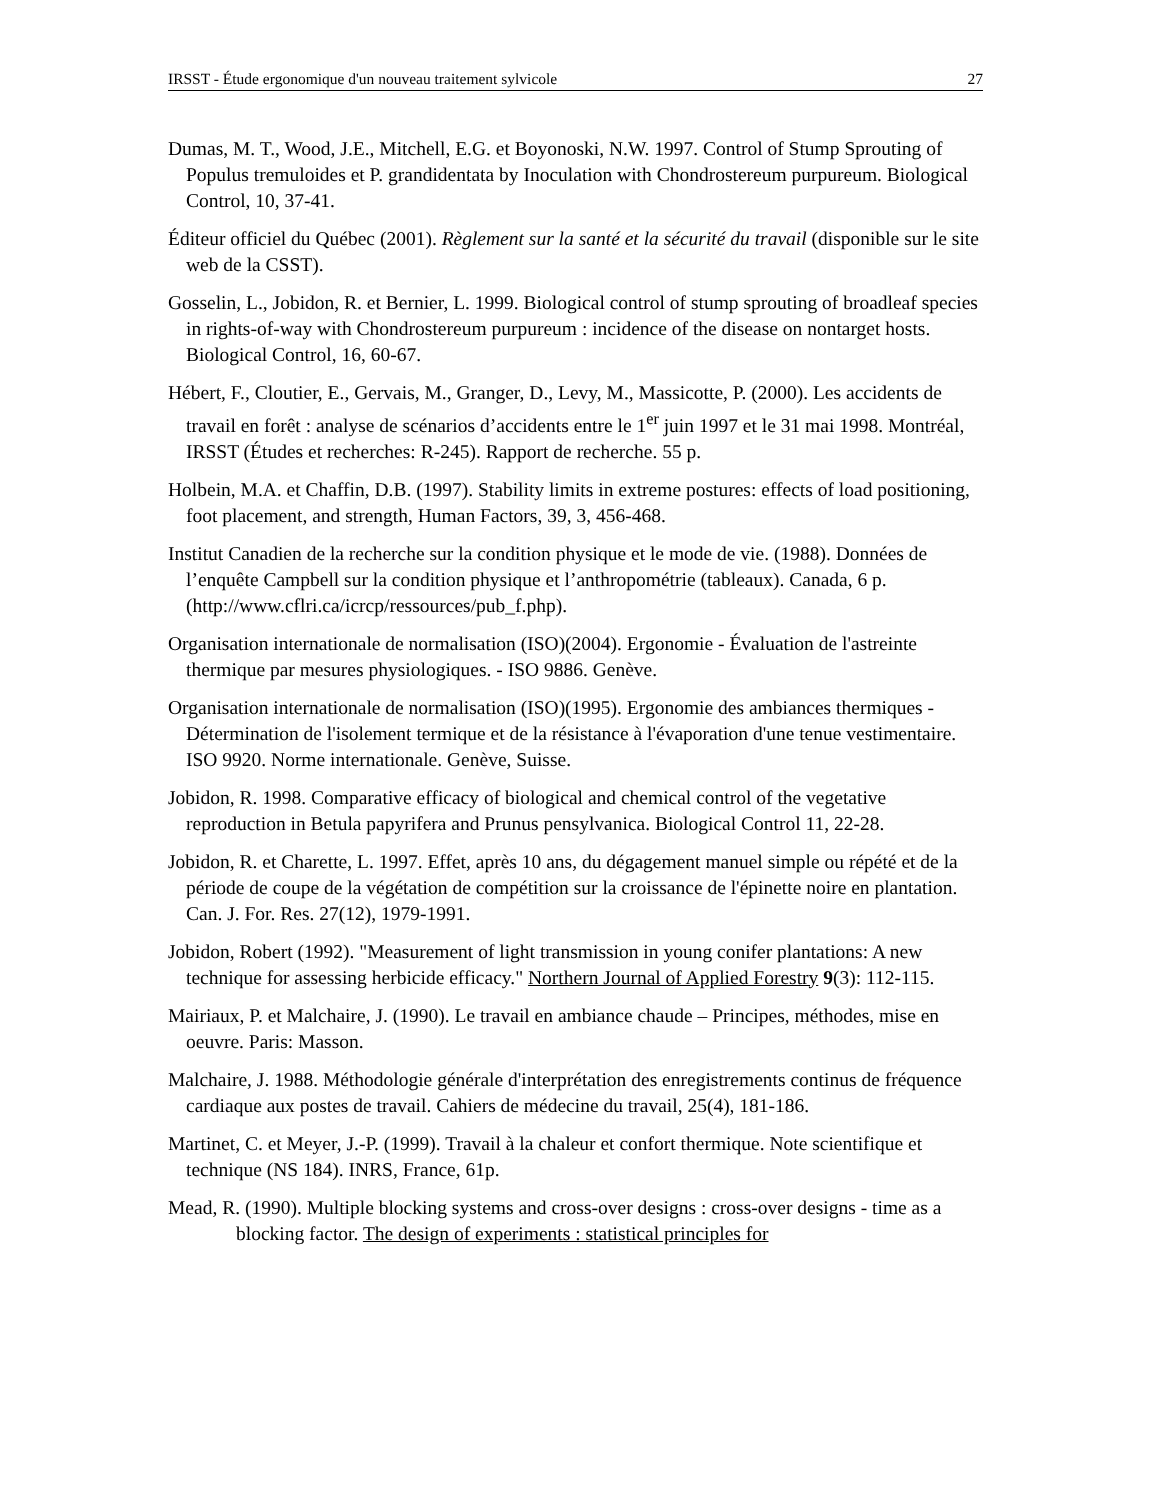IRSST - Étude ergonomique d'un nouveau traitement sylvicole 27
Dumas, M. T., Wood, J.E., Mitchell, E.G. et Boyonoski, N.W. 1997. Control of Stump Sprouting of Populus tremuloides et P. grandidentata by Inoculation with Chondrostereum purpureum. Biological Control, 10, 37-41.
Éditeur officiel du Québec (2001). Règlement sur la santé et la sécurité du travail (disponible sur le site web de la CSST).
Gosselin, L., Jobidon, R. et Bernier, L. 1999. Biological control of stump sprouting of broadleaf species in rights-of-way with Chondrostereum purpureum : incidence of the disease on nontarget hosts. Biological Control, 16, 60-67.
Hébert, F., Cloutier, E., Gervais, M., Granger, D., Levy, M., Massicotte, P. (2000). Les accidents de travail en forêt : analyse de scénarios d’accidents entre le 1<sup>er</sup> juin 1997 et le 31 mai 1998. Montréal, IRSST (Études et recherches: R-245). Rapport de recherche. 55 p.
Holbein, M.A. et Chaffin, D.B. (1997). Stability limits in extreme postures: effects of load positioning, foot placement, and strength, Human Factors, 39, 3, 456-468.
Institut Canadien de la recherche sur la condition physique et le mode de vie. (1988). Données de l’enquête Campbell sur la condition physique et l’anthropométrie (tableaux). Canada, 6 p. (http://www.cflri.ca/icrcp/ressources/pub_f.php).
Organisation internationale de normalisation (ISO)(2004). Ergonomie - Évaluation de l'astreinte thermique par mesures physiologiques. - ISO 9886. Genève.
Organisation internationale de normalisation (ISO)(1995). Ergonomie des ambiances thermiques - Détermination de l'isolement termique et de la résistance à l'évaporation d'une tenue vestimentaire. ISO 9920. Norme internationale. Genève, Suisse.
Jobidon, R. 1998. Comparative efficacy of biological and chemical control of the vegetative reproduction in Betula papyrifera and Prunus pensylvanica. Biological Control 11, 22-28.
Jobidon, R. et Charette, L. 1997. Effet, après 10 ans, du dégagement manuel simple ou répété et de la période de coupe de la végétation de compétition sur la croissance de l'épinette noire en plantation. Can. J. For. Res. 27(12), 1979-1991.
Jobidon, Robert (1992). "Measurement of light transmission in young conifer plantations: A new technique for assessing herbicide efficacy." Northern Journal of Applied Forestry 9(3): 112-115.
Mairiaux, P. et Malchaire, J. (1990). Le travail en ambiance chaude – Principes, méthodes, mise en oeuvre. Paris: Masson.
Malchaire, J. 1988. Méthodologie générale d'interprétation des enregistrements continus de fréquence cardiaque aux postes de travail. Cahiers de médecine du travail, 25(4), 181-186.
Martinet, C. et Meyer, J.-P. (1999). Travail à la chaleur et confort thermique. Note scientifique et technique (NS 184). INRS, France, 61p.
Mead, R. (1990). Multiple blocking systems and cross-over designs : cross-over designs - time as a blocking factor. The design of experiments : statistical principles for